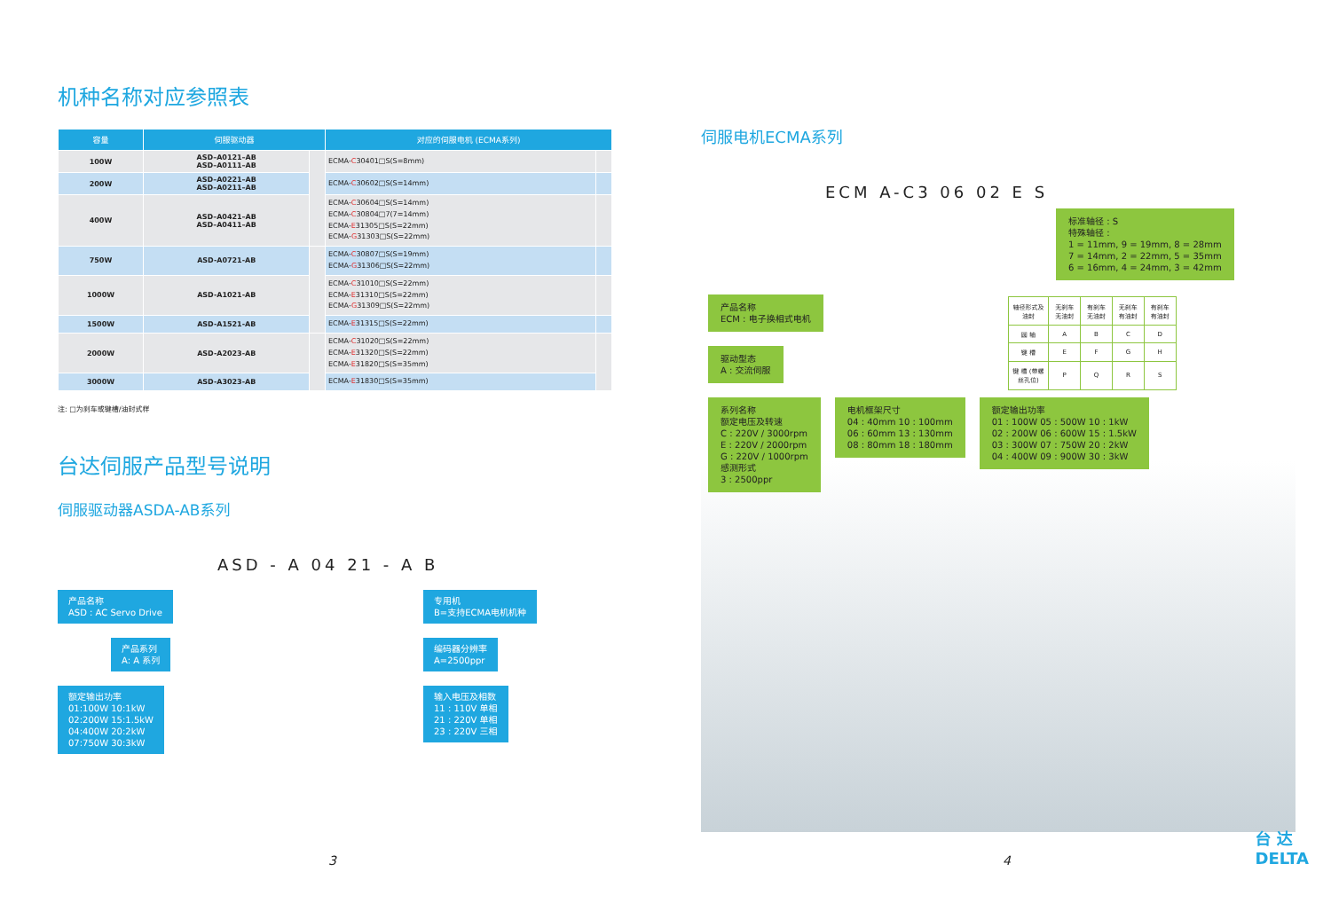机种名称对应参照表
| 容量 | 伺服驱动器 | | 对应的伺服电机 (ECMA系列) | |
| --- | --- | --- | --- | --- |
| 100W | ASD–A0121–AB ASD–A0111–AB | | ECMA- C 30401□S(S=8mm) | |
| 200W | ASD–A0221–AB ASD–A0211–AB | | ECMA- C 30602□S(S=14mm) | |
| 400W | ASD–A0421–AB ASD–A0411–AB | | ECMA- C 30604□S(S=14mm) ECMA- C 30804□7(7=14mm) ECMA- E 31305□S(S=22mm) ECMA- G 31303□S(S=22mm) | |
| 750W | ASD-A0721-AB | | ECMA- C 30807□S(S=19mm) ECMA- G 31306□S(S=22mm) | |
| 1000W | ASD-A1021-AB | | ECMA- C 31010□S(S=22mm) ECMA- E 31310□S(S=22mm) ECMA- G 31309□S(S=22mm) | |
| 1500W | ASD-A1521-AB | | ECMA- E 31315□S(S=22mm) | |
| 2000W | ASD-A2023-AB | | ECMA- C 31020□S(S=22mm) ECMA- E 31320□S(S=22mm) ECMA- E 31820□S(S=35mm) | |
| 3000W | ASD-A3023-AB | | ECMA- E 31830□S(S=35mm) | |
注: □为刹车或键槽/油封式样
台达伺服产品型号说明
伺服驱动器ASDA-AB系列
ASD - A 04 21 - A B
产品名称
ASD : AC Servo Drive
产品系列
A: A 系列
额定输出功率
01:100W 10:1kW
02:200W 15:1.5kW
04:400W 20:2kW
07:750W 30:3kW
专用机
B=支持ECMA电机机种
编码器分辨率
A=2500ppr
输入电压及相数
11 : 110V 单相
21 : 220V 单相
23 : 220V 三相
3
伺服电机ECMA系列
ECM A-C3 06 02 E S
标准轴径 : S
特殊轴径 :
1 = 11mm, 9 = 19mm, 8 = 28mm
7 = 14mm, 2 = 22mm, 5 = 35mm
6 = 16mm, 4 = 24mm, 3 = 42mm
产品名称
ECM : 电子换相式电机
驱动型态
A : 交流伺服
| 轴径形式及油封 | 无刹车 无油封 | 有刹车 无油封 | 无刹车 有油封 | 有刹车 有油封 |
| 圆 轴 | A | B | C | D |
| 键 槽 | E | F | G | H |
| 键 槽 (带螺丝孔位) | P | Q | R | S |
系列名称
额定电压及转速
C : 220V / 3000rpm
E : 220V / 2000rpm
G : 220V / 1000rpm
感测形式
3 : 2500ppr
电机框架尺寸
04 : 40mm 10 : 100mm
06 : 60mm 13 : 130mm
08 : 80mm 18 : 180mm
额定输出功率
01 : 100W 05 : 500W 10 : 1kW
02 : 200W 06 : 600W 15 : 1.5kW
03 : 300W 07 : 750W 20 : 2kW
04 : 400W 09 : 900W 30 : 3kW
4
台 达
DELTA